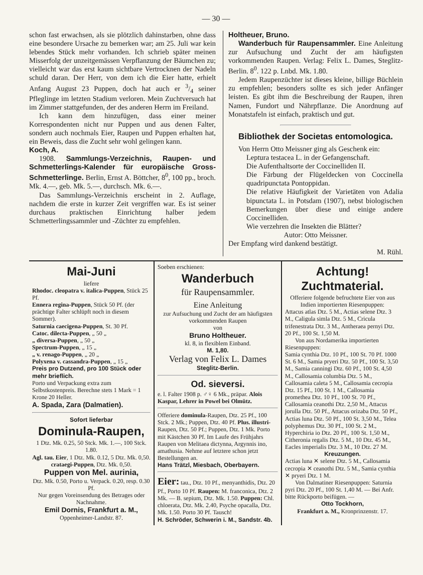— 30 —
schon fast erwachsen, als sie plötzlich dahinstarben, ohne dass eine besondere Ursache zu bemerken war; am 25. Juli war kein lebendes Stück mehr vorhanden. Ich schrieb später meinen Misserfolg der unzeitgemässen Verpflanzung der Bäumchen zu; vielleicht war das erst kaum sichtbare Vertrocknen der Nadeln schuld daran. Der Herr, von dem ich die Eier hatte, erhielt Anfang August 23 Puppen, doch hat auch er 3/4 seiner Pfleglinge im letzten Stadium verloren. Mein Zuchtversuch hat im Zimmer stattgefunden, der des anderen Herrn im Freiland.
Ich kann dem hinzufügen, dass einer meiner Korrespondenten nicht nur Puppen und aus denen Falter, sondern auch nochmals Eier, Raupen und Puppen erhalten hat, ein Beweis, dass die Zucht sehr wohl gelingen kann.
Koch, A.
1908. Sammlungs-Verzeichnis, Raupen- und Schmetterlings-Kalender für europäische Gross-Schmetterlinge. Berlin, Ernst A. Böttcher, 8<sup>0</sup>, 100 pp., broch. Mk. 4.—, geb. Mk. 5.—, durchsch. Mk. 6.—.
Das Sammlungs-Verzeichnis erscheint in 2. Auflage, nachdem die erste in kurzer Zeit vergriffen war. Es ist seiner durchaus praktischen Einrichtung halber jedem Schmetterlingssammler und -Züchter zu empfehlen.
Holtheuer, Bruno.
Wanderbuch für Raupensammler. Eine Anleitung zur Aufsuchung und Zucht der am häufigsten vorkommenden Raupen. Verlag: Felix L. Dames, Steglitz-Berlin. 8<sup>0</sup>. 122 p. Lnbd. Mk. 1.80.
Jedem Raupenzüchter ist dieses kleine, billige Büchlein zu empfehlen; besonders sollte es sich jeder Anfänger leisten. Es gibt ihm die Beschreibung der Raupen, ihren Namen, Fundort und Nährpflanze. Die Anordnung auf Monatstafeln ist einfach, praktisch und gut.
Bibliothek der Societas entomologica.
Von Herrn Otto Meissner ging als Geschenk ein:
Leptura testacea L. in der Gefangenschaft.
Die Aufenthaltsorte der Coccinelliden II.
Die Färbung der Flügeldecken von Coccinella quadripunctata Pontoppidan.
Die relative Häufigkeit der Varietäten von Adalia bipunctata L. in Potsdam (1907), nebst biologischen Bemerkungen über diese und einige andere Coccinelliden.
Wie verzehren die Insekten die Blätter?
Autor: Otto Meissner.
Der Empfang wird dankend bestätigt.
M. Rühl.
Mai-Juni
liefere
Rhodoc. cleopatra v. italica-Puppen, Stück 25 Pf.
Ennera regina-Puppen, Stück 50 Pf. (der prächtige Falter schlüpft noch in diesem Sommer).
Saturnia caecigena-Puppen, St. 30 Pf.
Catoc. dilecta-Puppen, „ 50 „
„ diversa-Puppen, „ 50 „
Spectrum-Puppen, „ 15 „
„ v. renago-Puppen, „ 20 „
Polyxena v. cassandra-Puppen, „ 15 „
Preis pro Dutzend, pro 100 Stück oder mehr brieflich.
Porto und Verpackung extra zum Selbstkostenpreis. Berechne stets 1 Mark = 1 Krone 20 Heller.
A. Spada, Zara (Dalmatien).
Sofort lieferbar
Dominula-Raupen,
1 Dtz. Mk. 0.25, 50 Stck. Mk. 1.—, 100 Stck. 1.80.
Agl. tau. Eier, 1 Dtz. Mk. 0.12, 5 Dtz. Mk. 0,50.
crataegi-Puppen, Dtz. Mk. 0,50.
Puppen von Mel. aurinia,
Dtz. Mk. 0.50, Porto u. Verpack. 0.20, resp. 0.30 Pf.
Nur gegen Voreinsendung des Betrages oder Nachnahme.
Emil Dornis, Frankfurt a. M.,
Oppenheimer-Landstr. 87.
Soeben erschienen:
Wanderbuch
für Raupensammler.
Eine Anleitung
zur Aufsuchung und Zucht der am häufigsten vorkommenden Raupen
von
Bruno Holtheuer.
kl. 8, in flexiblem Einband.
M. 1,80.
Verlag von Felix L. Dames
Steglitz-Berlin.
Od. sieversi.
e. l. Falter 1908 p. ♂♀ 6 Mk., präpar. Alois Kaspar, Lehrer in Powel bei Olmütz.
Offeriere dominula-Raupen, Dtz. 25 Pf., 100 Stck. 2 Mk.; Puppen, Dtz. 40 Pf. Plus. illustri-Raupen, Dtz. 50 Pf.; Puppen, Dtz. 1 Mk. Porto mit Kästchen 30 Pf. Im Laufe des Frühjahrs Raupen von Melitaea dictynna, Argynnis ino, amathusia. Nehme auf letztere schon jetzt Bestellungen an.
Hans Trätzl, Miesbach, Oberbayern.
Eier: tau., Dtz. 10 Pf., menyanthidis, Dtz. 20 Pf., Porto 10 Pf. Raupen: M. franconica, Dtz. 2 Mk. — B. sepium, Dtz. Mk. 1.50. Puppen: Chl. chloerata, Dtz. Mk. 2.40, Psyche opacalla, Dtz. Mk. 1.50. Porto 30 Pf. Tausch!
H. Schröder, Schwerin i. M., Sandstr. 4b.
Achtung! Zuchtmaterial.
Offeriere folgende befruchtete Eier von aus Indien importierten Riesenpuppen:
Attacus atlas Dtz. 5 M., Actias selene Dtz. 3 M., Caligula simla Dtz. 5 M., Cricula trifenestrata Dtz. 3 M., Antheraea pernyi Dtz. 20 Pf., 100 St. 1,50 M.
Von aus Nordamerika importierten Riesenpuppen:
Samia cynthia Dtz. 10 Pf., 100 St. 70 Pf. 1000 St. 6 M., Samia pryeri Dtz. 50 Pf., 100 St. 3,50 M., Samia canningi Dtz. 60 Pf., 100 St. 4,50 M., Callosamia columbia Dtz. 5 M., Callosamia caleta 5 M., Callosamia cecropia Dtz. 15 Pf., 100 St. 1 M., Callosamia promethea Dtz. 10 Pf., 100 St. 70 Pf., Callosamia ceanothi Dtz. 2,50 M., Attacus jorulla Dtz. 50 Pf., Attacus orizaba Dtz. 50 Pf., Actias luna Dtz. 50 Pf., 100 St. 3,50 M., Telea polyphemus Dtz. 30 Pf., 100 St. 2 M., Hyperchiria io Dtz. 20 Pf., 100 St. 1,50 M., Citheronia regalis Dtz. 5 M., 10 Dtz. 45 M., Eacles imperialis Dtz. 3 M., 10 Dtz. 27 M.
Kreuzungen.
Actias luna ✕ selene Dtz. 5 M., Callosamia cecropia ✕ ceanothi Dtz. 5 M., Samia cynthia ✕ pryeri Dtz. 1 M.
Von Dalmatiner Riesenpuppen: Saturnia pyri Dtz. 20 Pf., 100 St. 1,40 M. — Bei Anfr. bitte Rückporto beifügen. —
Otto Tockhorn,
Frankfurt a. M., Kronprinzenstr. 17.